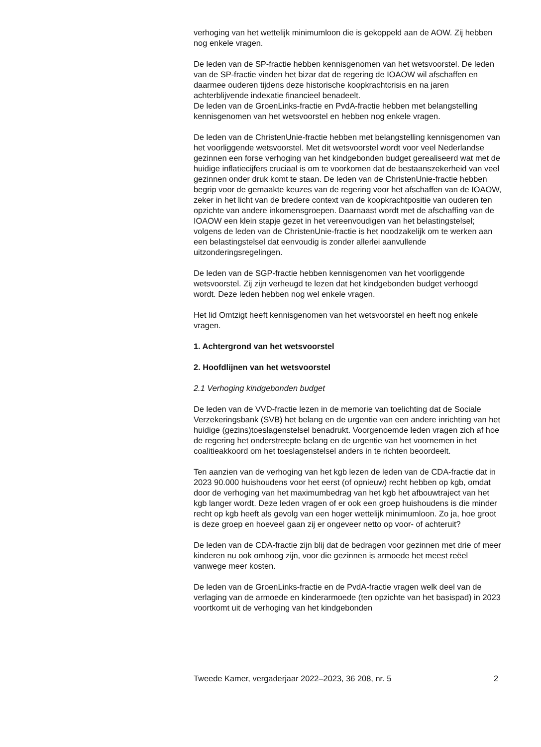verhoging van het wettelijk minimumloon die is gekoppeld aan de AOW. Zij hebben nog enkele vragen.
De leden van de SP-fractie hebben kennisgenomen van het wetsvoorstel. De leden van de SP-fractie vinden het bizar dat de regering de IOAOW wil afschaffen en daarmee ouderen tijdens deze historische koopkrachtcrisis en na jaren achterblijvende indexatie financieel benadeelt.
De leden van de GroenLinks-fractie en PvdA-fractie hebben met belang­stelling kennisgenomen van het wetsvoorstel en hebben nog enkele vragen.
De leden van de ChristenUnie-fractie hebben met belangstelling kennisge­nomen van het voorliggende wetsvoorstel. Met dit wetsvoorstel wordt voor veel Nederlandse gezinnen een forse verhoging van het kindge­bonden budget gerealiseerd wat met de huidige inflatiecijfers cruciaal is om te voorkomen dat de bestaanszekerheid van veel gezinnen onder druk komt te staan. De leden van de ChristenUnie-fractie hebben begrip voor de gemaakte keuzes van de regering voor het afschaffen van de IOAOW, zeker in het licht van de bredere context van de koopkrachtpositie van ouderen ten opzichte van andere inkomensgroepen. Daarnaast wordt met de afschaffing van de IOAOW een klein stapje gezet in het vereenvou­digen van het belastingstelsel; volgens de leden van de ChristenUnie-fractie is het noodzakelijk om te werken aan een belastingstelsel dat eenvoudig is zonder allerlei aanvullende uitzonderingsregelingen.
De leden van de SGP-fractie hebben kennisgenomen van het voorlig­gende wetsvoorstel. Zij zijn verheugd te lezen dat het kindgebonden budget verhoogd wordt. Deze leden hebben nog wel enkele vragen.
Het lid Omtzigt heeft kennisgenomen van het wetsvoorstel en heeft nog enkele vragen.
1. Achtergrond van het wetsvoorstel
2. Hoofdlijnen van het wetsvoorstel
2.1 Verhoging kindgebonden budget
De leden van de VVD-fractie lezen in de memorie van toelichting dat de Sociale Verzekeringsbank (SVB) het belang en de urgentie van een andere inrichting van het huidige (gezins)toeslagenstelsel benadrukt. Voorgenoemde leden vragen zich af hoe de regering het onderstreepte belang en de urgentie van het voornemen in het coalitieakkoord om het toeslagenstelsel anders in te richten beoordeelt.
Ten aanzien van de verhoging van het kgb lezen de leden van de CDA-fractie dat in 2023 90.000 huishoudens voor het eerst (of opnieuw) recht hebben op kgb, omdat door de verhoging van het maximumbedrag van het kgb het afbouwtraject van het kgb langer wordt. Deze leden vragen of er ook een groep huishoudens is die minder recht op kgb heeft als gevolg van een hoger wettelijk minimumloon. Zo ja, hoe groot is deze groep en hoeveel gaan zij er ongeveer netto op voor- of achteruit?
De leden van de CDA-fractie zijn blij dat de bedragen voor gezinnen met drie of meer kinderen nu ook omhoog zijn, voor die gezinnen is armoede het meest reëel vanwege meer kosten.
De leden van de GroenLinks-fractie en de PvdA-fractie vragen welk deel van de verlaging van de armoede en kinderarmoede (ten opzichte van het basispad) in 2023 voortkomt uit de verhoging van het kindgebonden
Tweede Kamer, vergaderjaar 2022–2023, 36 208, nr. 5 2